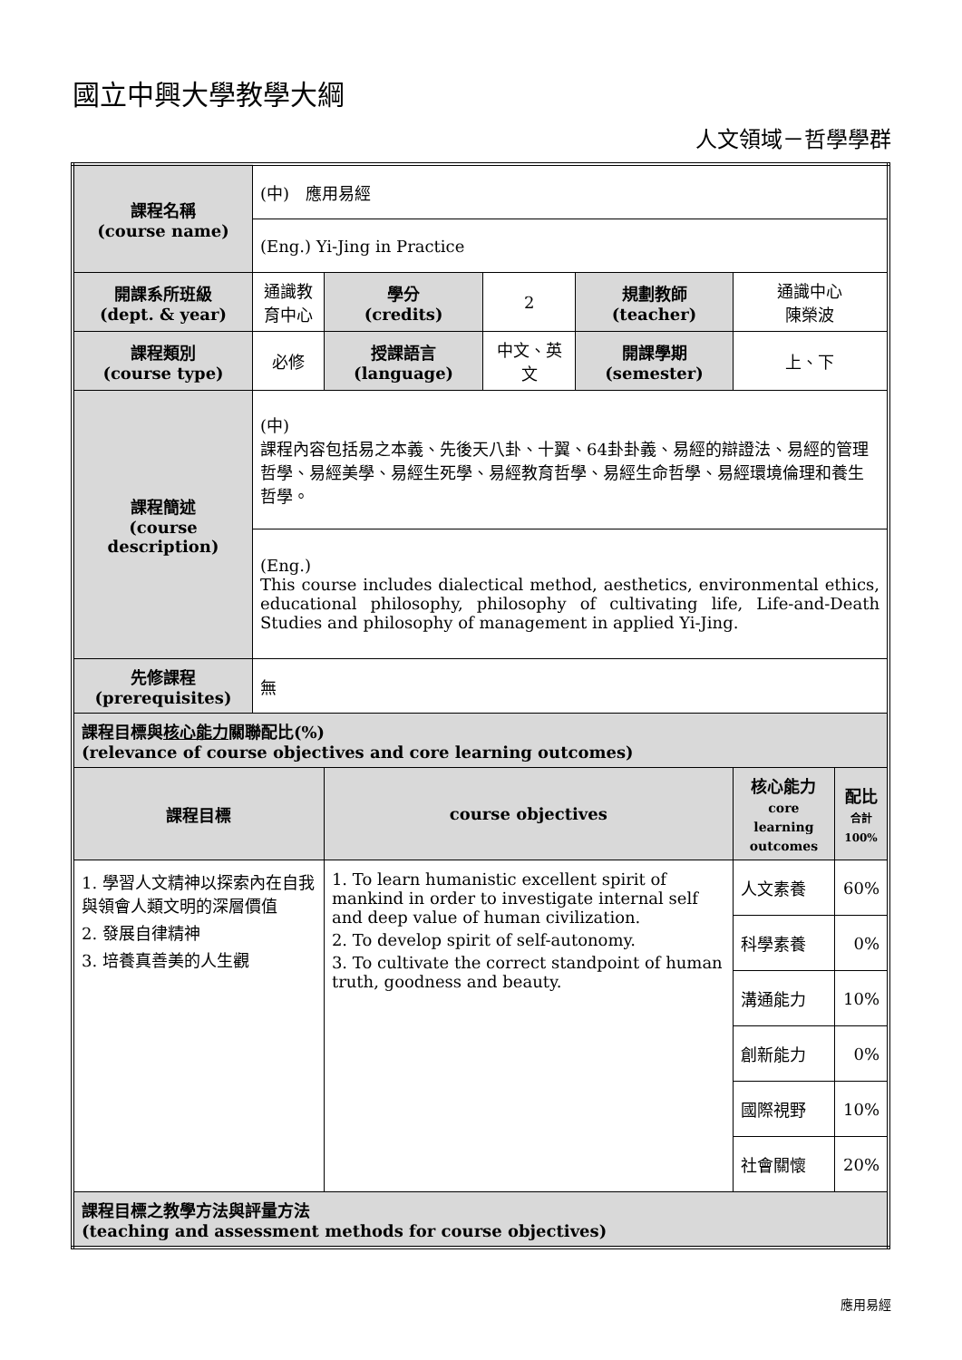國立中興大學教學大綱
人文領域－哲學學群
| 課程名稱 (course name) | (中) 應用易經 | | | | | |
| | (Eng.) Yi-Jing in Practice | | | | | |
| 開課系所班級 (dept. & year) | 通識教育中心 | 學分 (credits) | 2 | 規劃教師 (teacher) | 通識中心 陳榮波 | |
| 課程類別 (course type) | 必修 | 授課語言 (language) | 中文、英文 | 開課學期 (semester) | 上、下 | |
| 課程簡述 (course description) | (中) 課程內容包括易之本義、先後天八卦、十翼、64卦卦義、易經的辯證法、易經的管理哲學、易經美學、易經生死學、易經教育哲學、易經生命哲學、易經環境倫理和養生哲學。 | | | | | |
| | (Eng.) This course includes dialectical method, aesthetics, environmental ethics, educational philosophy, philosophy of cultivating life, Life-and-Death Studies and philosophy of management in applied Yi-Jing. | | | | | |
| 先修課程 (prerequisites) | 無 | | | | | |
| 課程目標與 核心能力 關聯配比(%) (relevance of course objectives and core learning outcomes) | | | | | | |
| 課程目標 | | course objectives | | | 核心能力 core learning outcomes | 配比 合計 100% |
| 1. 學習人文精神以探索內在自我與領會人類文明的深層價值 2. 發展自律精神 3. 培養真善美的人生觀 | | 1. To learn humanistic excellent spirit of mankind in order to investigate internal self and deep value of human civilization. 2. To develop spirit of self-autonomy. 3. To cultivate the correct standpoint of human truth, goodness and beauty. | | | 人文素養 | 60% |
| | | | | | 科學素養 | 0% |
| | | | | | 溝通能力 | 10% |
| | | | | | 創新能力 | 0% |
| | | | | | 國際視野 | 10% |
| | | | | | 社會關懷 | 20% |
| 課程目標之教學方法與評量方法 (teaching and assessment methods for course objectives) | | | | | | |
應用易經